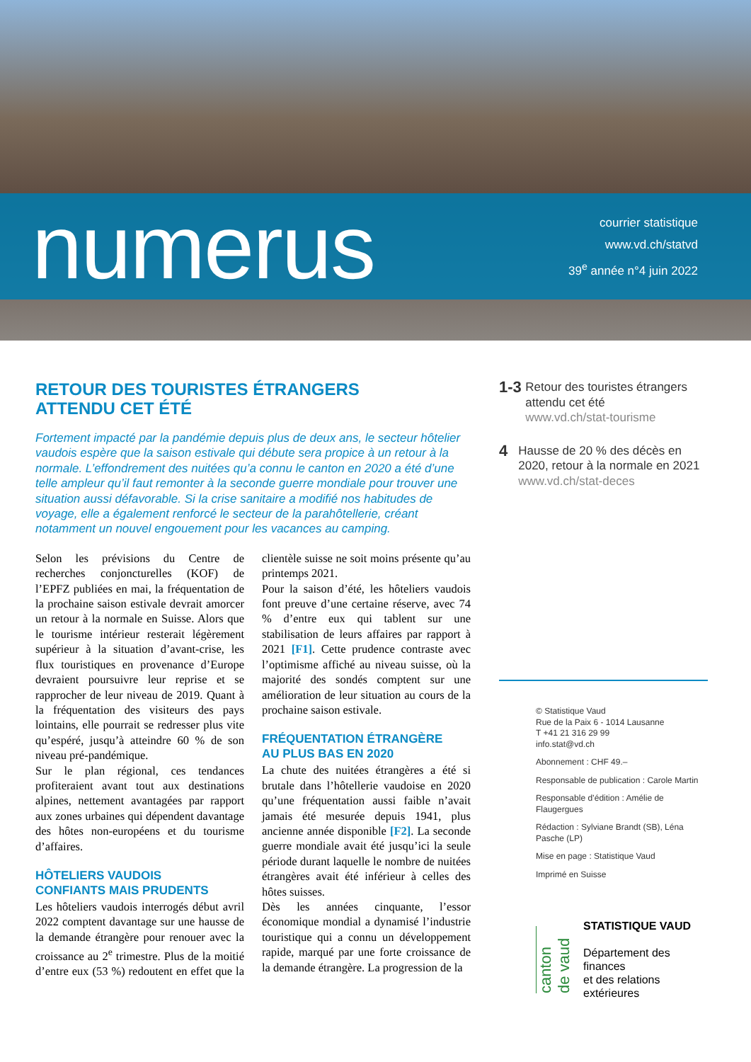numerus
courrier statistique
www.vd.ch/statvd
39<sup>e</sup> année n°4 juin 2022
RETOUR DES TOURISTES ÉTRANGERS
ATTENDU CET ÉTÉ
Fortement impacté par la pandémie depuis plus de deux ans, le secteur hôtelier vaudois espère que la saison estivale qui débute sera propice à un retour à la normale. L’effondrement des nuitées qu’a connu le canton en 2020 a été d’une telle ampleur qu’il faut remonter à la seconde guerre mondiale pour trouver une situation aussi défavorable. Si la crise sanitaire a modifié nos habitudes de voyage, elle a également renforcé le secteur de la parahôtellerie, créant notamment un nouvel engouement pour les vacances au camping.
Selon les prévisions du Centre de recherches conjoncturelles (KOF) de l’EPFZ publiées en mai, la fréquentation de la prochaine saison estivale devrait amorcer un retour à la normale en Suisse. Alors que le tourisme intérieur resterait légèrement supérieur à la situation d’avant-crise, les flux touristiques en provenance d’Europe devraient poursuivre leur reprise et se rapprocher de leur niveau de 2019. Quant à la fréquentation des visiteurs des pays lointains, elle pourrait se redresser plus vite qu’espéré, jusqu’à atteindre 60 % de son niveau pré-pandémique.
Sur le plan régional, ces tendances profiteraient avant tout aux destinations alpines, nettement avantagées par rapport aux zones urbaines qui dépendent davantage des hôtes non-européens et du tourisme d’affaires.
HÔTELIERS VAUDOIS
CONFIANTS MAIS PRUDENTS
Les hôteliers vaudois interrogés début avril 2022 comptent davantage sur une hausse de la demande étrangère pour renouer avec la croissance au 2<sup>e</sup> trimestre. Plus de la moitié d’entre eux (53 %) redoutent en effet que la clientèle suisse ne soit moins présente qu’au printemps 2021.
Pour la saison d’été, les hôteliers vaudois font preuve d’une certaine réserve, avec 74 % d’entre eux qui tablent sur une stabilisation de leurs affaires par rapport à 2021 [F1]. Cette prudence contraste avec l’optimisme affiché au niveau suisse, où la majorité des sondés comptent sur une amélioration de leur situation au cours de la prochaine saison estivale.
FRÉQUENTATION ÉTRANGÈRE
AU PLUS BAS EN 2020
La chute des nuitées étrangères a été si brutale dans l’hôtellerie vaudoise en 2020 qu’une fréquentation aussi faible n’avait jamais été mesurée depuis 1941, plus ancienne année disponible [F2]. La seconde guerre mondiale avait été jusqu’ici la seule période durant laquelle le nombre de nuitées étrangères avait été inférieur à celles des hôtes suisses.
Dès les années cinquante, l’essor économique mondial a dynamisé l’industrie touristique qui a connu un développement rapide, marqué par une forte croissance de la demande étrangère. La progression de la
1-3
Retour des touristes étrangers attendu cet été
www.vd.ch/stat-tourisme
4
Hausse de 20 % des décès en 2020, retour à la normale en 2021
www.vd.ch/stat-deces
© Statistique Vaud
Rue de la Paix 6 - 1014 Lausanne
T +41 21 316 29 99
info.stat@vd.ch
Abonnement : CHF 49.–
Responsable de publication : Carole Martin
Responsable d’édition : Amélie de Flaugergues
Rédaction : Sylviane Brandt (SB), Léna Pasche (LP)
Mise en page : Statistique Vaud
Imprimé en Suisse
canton de vaud
STATISTIQUE VAUD
Département des finances
et des relations extérieures